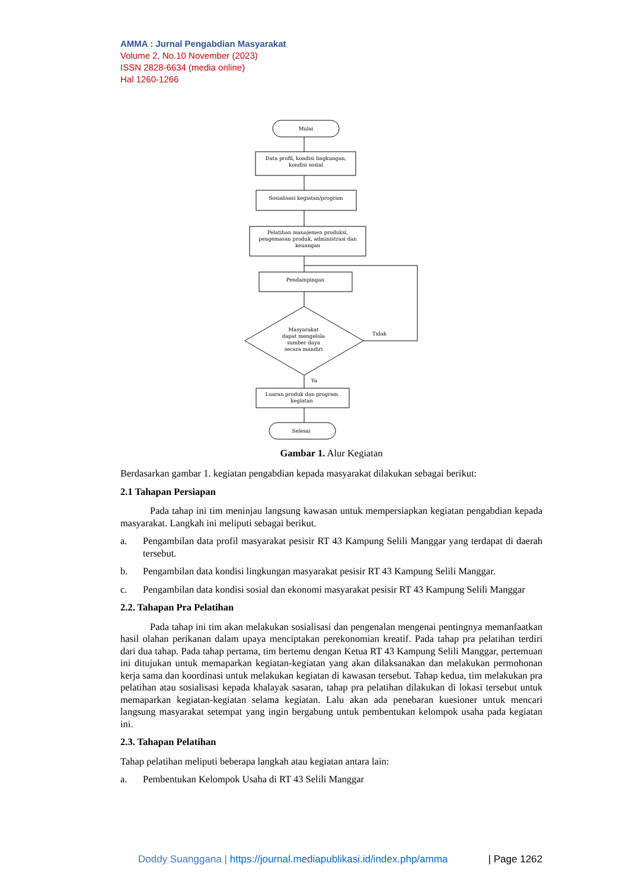AMMA : Jurnal Pengabdian Masyarakat
Volume 2, No.10 November (2023)
ISSN 2828-6634 (media online)
Hal 1260-1266
Mulai
Data profil, kondisi lingkungan,
kondisi sosial
Sosialisasi kegiatan/program
Pelatihan manajemen produksi,
pengemasan produk, administrasi dan
keuangan
Pendampingan
Masyarakat
dapat mengelola
sumber daya
secara mandiri
Tidak
Ya
Luaran produk dan program
kegiatan
Selesai
Gambar 1. Alur Kegiatan
Berdasarkan gambar 1. kegiatan pengabdian kepada masyarakat dilakukan sebagai berikut:
2.1 Tahapan Persiapan
Pada tahap ini tim meninjau langsung kawasan untuk mempersiapkan kegiatan pengabdian kepada masyarakat. Langkah ini meliputi sebagai berikut.
a. Pengambilan data profil masyarakat pesisir RT 43 Kampung Selili Manggar yang terdapat di daerah tersebut.
b. Pengambilan data kondisi lingkungan masyarakat pesisir RT 43 Kampung Selili Manggar.
c. Pengambilan data kondisi sosial dan ekonomi masyarakat pesisir RT 43 Kampung Selili Manggar
2.2. Tahapan Pra Pelatihan
Pada tahap ini tim akan melakukan sosialisasi dan pengenalan mengenai pentingnya memanfaatkan hasil olahan perikanan dalam upaya menciptakan perekonomian kreatif. Pada tahap pra pelatihan terdiri dari dua tahap. Pada tahap pertama, tim bertemu dengan Ketua RT 43 Kampung Selili Manggar, pertemuan ini ditujukan untuk memaparkan kegiatan-kegiatan yang akan dilaksanakan dan melakukan permohonan kerja sama dan koordinasi untuk melakukan kegiatan di kawasan tersebut. Tahap kedua, tim melakukan pra pelatihan atau sosialisasi kepada khalayak sasaran, tahap pra pelatihan dilakukan di lokasi tersebut untuk memaparkan kegiatan-kegiatan selama kegiatan. Lalu akan ada penebaran kuesioner untuk mencari langsung masyarakat setempat yang ingin bergabung untuk pembentukan kelompok usaha pada kegiatan ini.
2.3. Tahapan Pelatihan
Tahap pelatihan meliputi beberapa langkah atau kegiatan antara lain:
a. Pembentukan Kelompok Usaha di RT 43 Selili Manggar
Doddy Suanggana | https://journal.mediapublikasi.id/index.php/amma | Page 1262